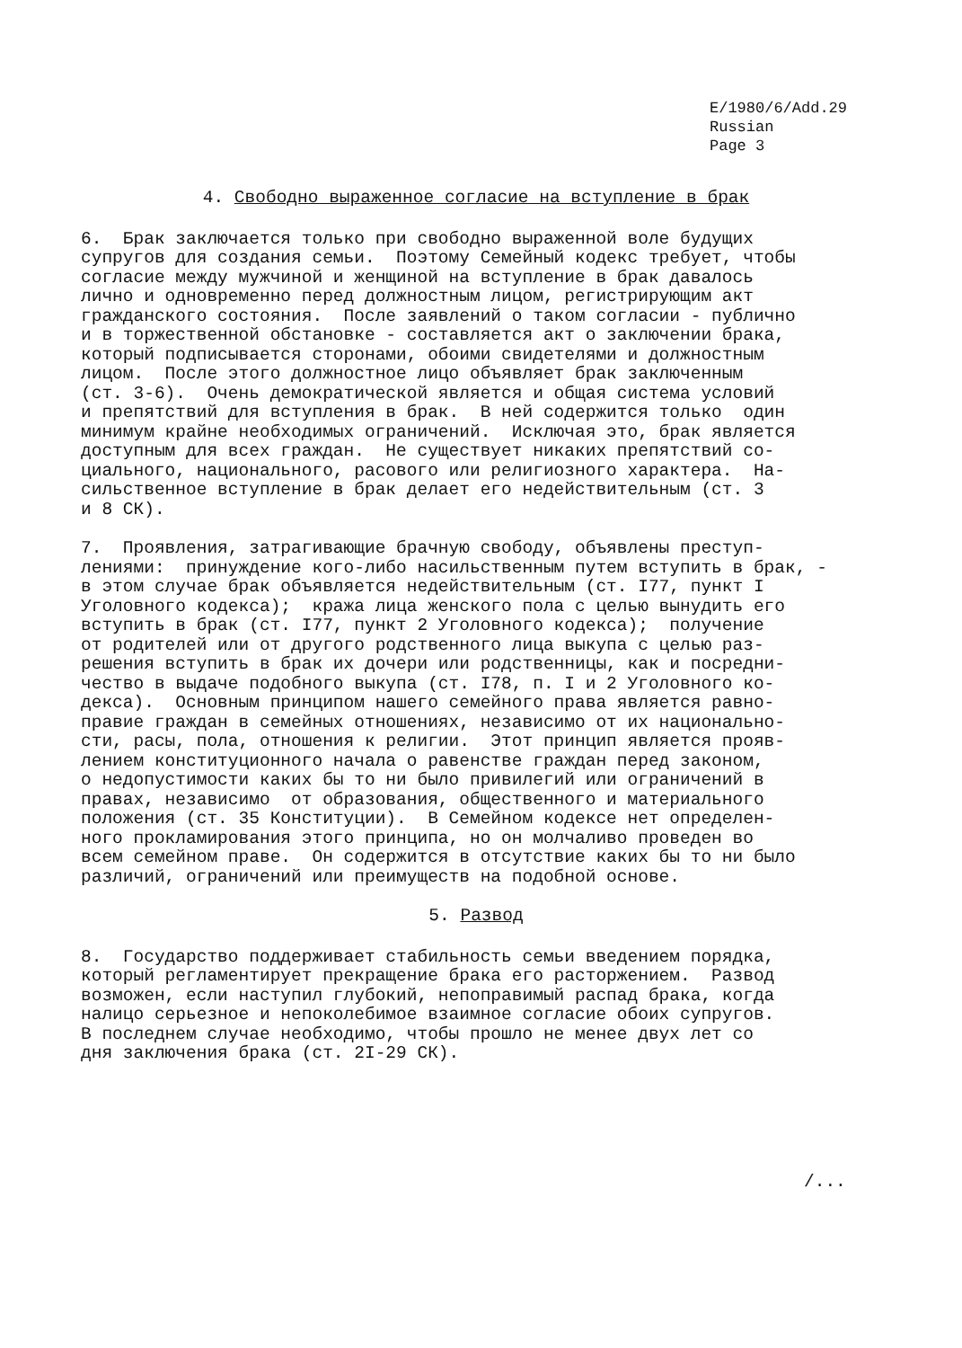E/1980/6/Add.29
Russian
Page 3
4. Свободно выраженное согласие на вступление в брак
6. Брак заключается только при свободно выраженной воле будущих супругов для создания семьи. Поэтому Семейный кодекс требует, чтобы согласие между мужчиной и женщиной на вступление в брак давалось лично и одновременно перед должностным лицом, регистрирующим акт гражданского состояния. После заявлений о таком согласии - публично и в торжественной обстановке - составляется акт о заключении брака, который подписывается сторонами, обоими свидетелями и должностным лицом. После этого должностное лицо объявляет брак заключенным (ст. 3-6). Очень демократической является и общая система условий и препятствий для вступления в брак. В ней содержится только один минимум крайне необходимых ограничений. Исключая это, брак является доступным для всех граждан. Не существует никаких препятствий со- циального, национального, расового или религиозного характера. На- сильственное вступление в брак делает его недействительным (ст. 3 и 8 СК).
7. Проявления, затрагивающие брачную свободу, объявлены преступ- лениями: принуждение кого-либо насильственным путем вступить в брак, - в этом случае брак объявляется недействительным (ст. I77, пункт I Уголовного кодекса); кража лица женского пола с целью вынудить его вступить в брак (ст. I77, пункт 2 Уголовного кодекса); получение от родителей или от другого родственного лица выкупа с целью раз- решения вступить в брак их дочери или родственницы, как и посредни- чество в выдаче подобного выкупа (ст. I78, п. I и 2 Уголовного ко- декса). Основным принципом нашего семейного права является равно- правие граждан в семейных отношениях, независимо от их национально- сти, расы, пола, отношения к религии. Этот принцип является прояв- лением конституционного начала о равенстве граждан перед законом, о недопустимости каких бы то ни было привилегий или ограничений в правах, независимо от образования, общественного и материального положения (ст. 35 Конституции). В Семейном кодексе нет определен- ного прокламирования этого принципа, но он молчаливо проведен во всем семейном праве. Он содержится в отсутствие каких бы то ни было различий, ограничений или преимуществ на подобной основе.
5. Развод
8. Государство поддерживает стабильность семьи введением порядка, который регламентирует прекращение брака его расторжением. Развод возможен, если наступил глубокий, непоправимый распад брака, когда налицо серьезное и непоколебимое взаимное согласие обоих супругов. В последнем случае необходимо, чтобы прошло не менее двух лет со дня заключения брака (ст. 2I-29 СК).
/...